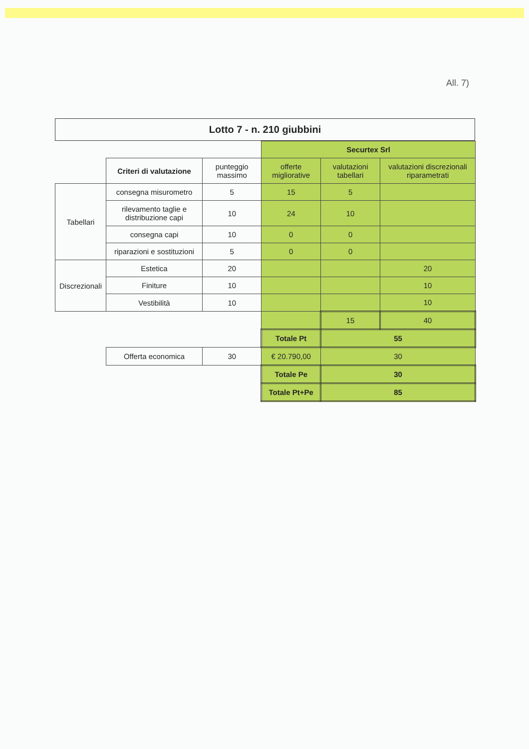All. 7)
Lotto 7 - n. 210 giubbini
| | | | Securtex Srl | | |
| --- | --- | --- | --- | --- | --- |
| | Criteri di valutazione | punteggio massimo | offerte migliorative | valutazioni tabellari | valutazioni discrezionali riparametrati |
| Tabellari | consegna misurometro | 5 | 15 | 5 | |
| | rilevamento taglie e distribuzione capi | 10 | 24 | 10 | |
| | consegna capi | 10 | 0 | 0 | |
| | riparazioni e sostituzioni | 5 | 0 | 0 | |
| Discrezionali | Estetica | 20 | | | 20 |
| | Finiture | 10 | | | 10 |
| | Vestibilità | 10 | | | 10 |
| | | | | 15 | 40 |
| | | | Totale Pt | 55 | |
| | Offerta economica | 30 | € 20.790,00 | 30 | |
| | | | Totale Pe | 30 | |
| | | | Totale Pt+Pe | 85 | |